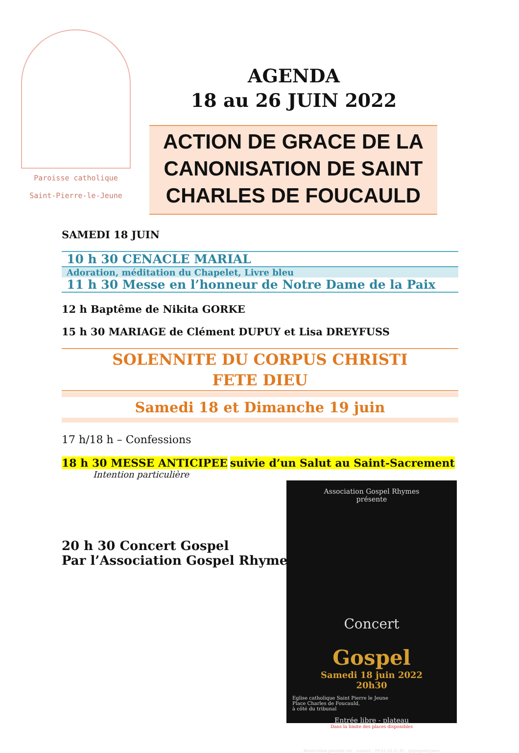Paroisse catholique
Saint-Pierre-le-Jeune
AGENDA
18 au 26 JUIN 2022
ACTION DE GRACE DE LA CANONISATION DE SAINT CHARLES DE FOUCAULD
SAMEDI 18 JUIN
10 h 30 CENACLE MARIAL
Adoration, méditation du Chapelet, Livre bleu
11 h 30 Messe en l’honneur de Notre Dame de la Paix
12 h Baptême de Nikita GORKE
15 h 30 MARIAGE de Clément DUPUY et Lisa DREYFUSS
SOLENNITE DU CORPUS CHRISTI
FETE DIEU
Samedi 18 et Dimanche 19 juin
17 h/18 h – Confessions
18 h 30 MESSE ANTICIPEE suivie d’un Salut au Saint-Sacrement
Intention particulière
20 h 30 Concert Gospel
Par l’Association Gospel Rhymes
Association Gospel Rhymes
présente
Concert
Gospel
Samedi 18 juin 2022
20h30
Eglise catholique Saint Pierre le Jeune
Place Charles de Foucauld,
à côté du tribunal
Entrée libre - plateau
Dans la limite des places disponibles
Réservation possible sur · contact : 09.81.28.21.81 · @gospelrhymes